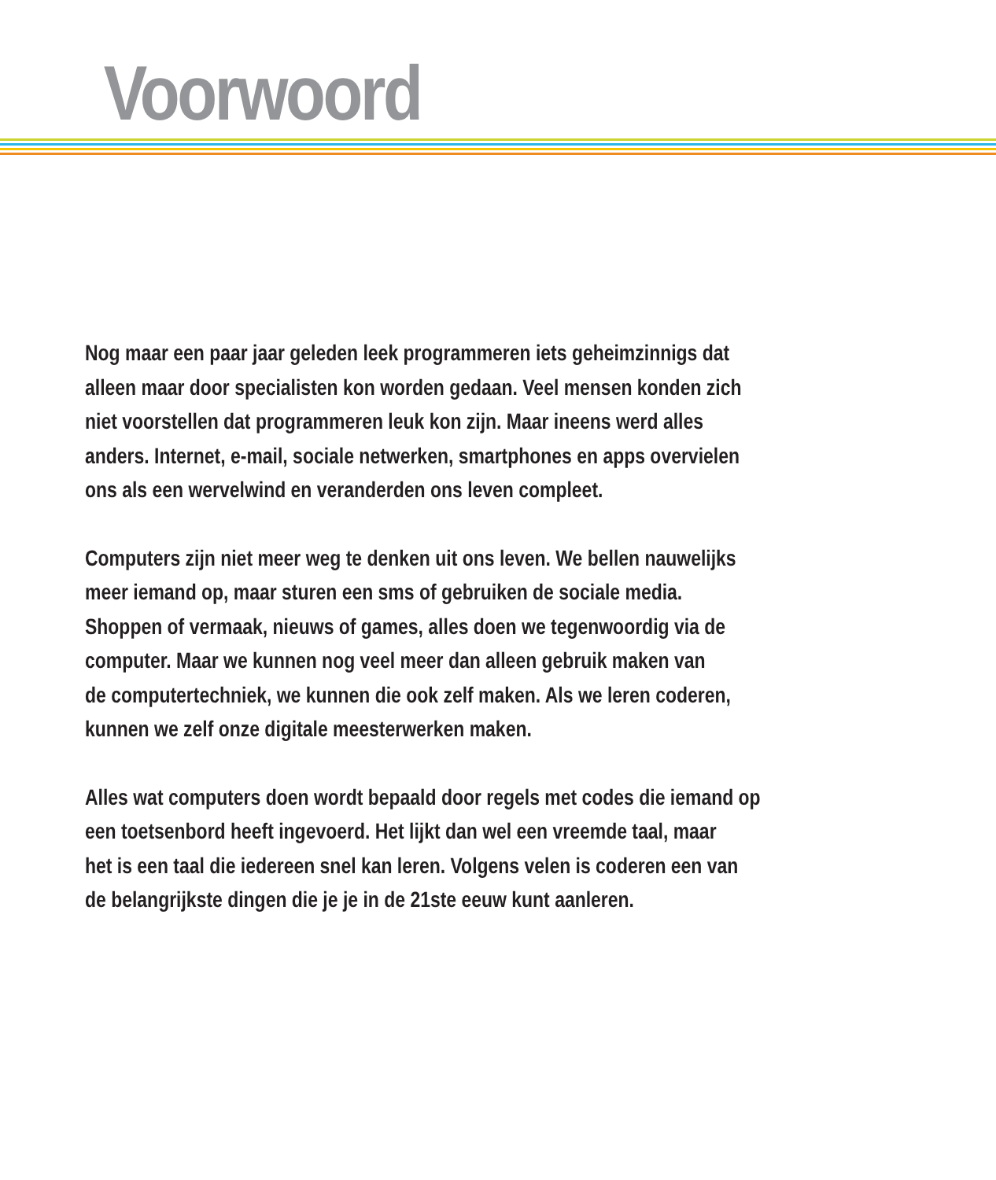Voorwoord
Nog maar een paar jaar geleden leek programmeren iets geheimzinnigs dat
alleen maar door specialisten kon worden gedaan. Veel mensen konden zich
niet voorstellen dat programmeren leuk kon zijn. Maar ineens werd alles
anders. Internet, e-mail, sociale netwerken, smartphones en apps overvielen
ons als een wervelwind en veranderden ons leven compleet.
Computers zijn niet meer weg te denken uit ons leven. We bellen nauwelijks
meer iemand op, maar sturen een sms of gebruiken de sociale media.
Shoppen of vermaak, nieuws of games, alles doen we tegenwoordig via de
computer. Maar we kunnen nog veel meer dan alleen gebruik maken van
de computertechniek, we kunnen die ook zelf maken. Als we leren coderen,
kunnen we zelf onze digitale meesterwerken maken.
Alles wat computers doen wordt bepaald door regels met codes die iemand op
een toetsenbord heeft ingevoerd. Het lijkt dan wel een vreemde taal, maar
het is een taal die iedereen snel kan leren. Volgens velen is coderen een van
de belangrijkste dingen die je je in de 21ste eeuw kunt aanleren.